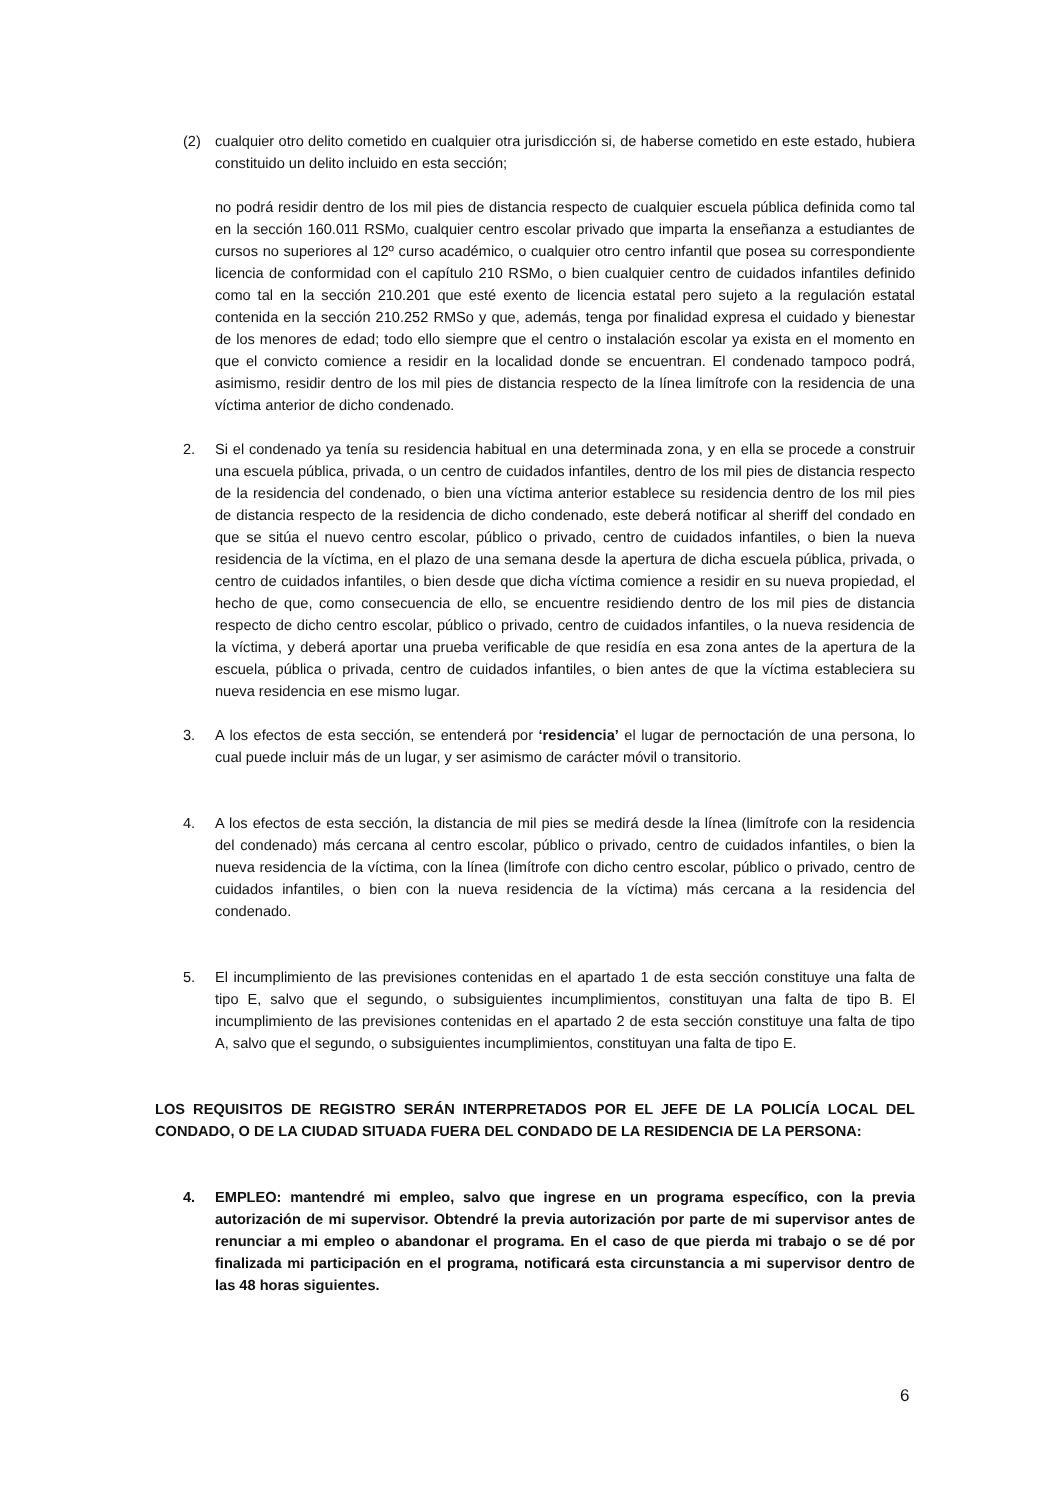(2) cualquier otro delito cometido en cualquier otra jurisdicción si, de haberse cometido en este estado, hubiera constituido un delito incluido en esta sección;
no podrá residir dentro de los mil pies de distancia respecto de cualquier escuela pública definida como tal en la sección 160.011 RSMo, cualquier centro escolar privado que imparta la enseñanza a estudiantes de cursos no superiores al 12º curso académico, o cualquier otro centro infantil que posea su correspondiente licencia de conformidad con el capítulo 210 RSMo, o bien cualquier centro de cuidados infantiles definido como tal en la sección 210.201 que esté exento de licencia estatal pero sujeto a la regulación estatal contenida en la sección 210.252 RMSo y que, además, tenga por finalidad expresa el cuidado y bienestar de los menores de edad; todo ello siempre que el centro o instalación escolar ya exista en el momento en que el convicto comience a residir en la localidad donde se encuentran. El condenado tampoco podrá, asimismo, residir dentro de los mil pies de distancia respecto de la línea limítrofe con la residencia de una víctima anterior de dicho condenado.
2. Si el condenado ya tenía su residencia habitual en una determinada zona, y en ella se procede a construir una escuela pública, privada, o un centro de cuidados infantiles, dentro de los mil pies de distancia respecto de la residencia del condenado, o bien una víctima anterior establece su residencia dentro de los mil pies de distancia respecto de la residencia de dicho condenado, este deberá notificar al sheriff del condado en que se sitúa el nuevo centro escolar, público o privado, centro de cuidados infantiles, o bien la nueva residencia de la víctima, en el plazo de una semana desde la apertura de dicha escuela pública, privada, o centro de cuidados infantiles, o bien desde que dicha víctima comience a residir en su nueva propiedad, el hecho de que, como consecuencia de ello, se encuentre residiendo dentro de los mil pies de distancia respecto de dicho centro escolar, público o privado, centro de cuidados infantiles, o la nueva residencia de la víctima, y deberá aportar una prueba verificable de que residía en esa zona antes de la apertura de la escuela, pública o privada, centro de cuidados infantiles, o bien antes de que la víctima estableciera su nueva residencia en ese mismo lugar.
3. A los efectos de esta sección, se entenderá por ‘residencia’ el lugar de pernoctación de una persona, lo cual puede incluir más de un lugar, y ser asimismo de carácter móvil o transitorio.
4. A los efectos de esta sección, la distancia de mil pies se medirá desde la línea (limítrofe con la residencia del condenado) más cercana al centro escolar, público o privado, centro de cuidados infantiles, o bien la nueva residencia de la víctima, con la línea (limítrofe con dicho centro escolar, público o privado, centro de cuidados infantiles, o bien con la nueva residencia de la víctima) más cercana a la residencia del condenado.
5. El incumplimiento de las previsiones contenidas en el apartado 1 de esta sección constituye una falta de tipo E, salvo que el segundo, o subsiguientes incumplimientos, constituyan una falta de tipo B. El incumplimiento de las previsiones contenidas en el apartado 2 de esta sección constituye una falta de tipo A, salvo que el segundo, o subsiguientes incumplimientos, constituyan una falta de tipo E.
LOS REQUISITOS DE REGISTRO SERÁN INTERPRETADOS POR EL JEFE DE LA POLICÍA LOCAL DEL CONDADO, O DE LA CIUDAD SITUADA FUERA DEL CONDADO DE LA RESIDENCIA DE LA PERSONA:
4. EMPLEO: mantendré mi empleo, salvo que ingrese en un programa específico, con la previa autorización de mi supervisor. Obtendré la previa autorización por parte de mi supervisor antes de renunciar a mi empleo o abandonar el programa. En el caso de que pierda mi trabajo o se dé por finalizada mi participación en el programa, notificará esta circunstancia a mi supervisor dentro de las 48 horas siguientes.
6